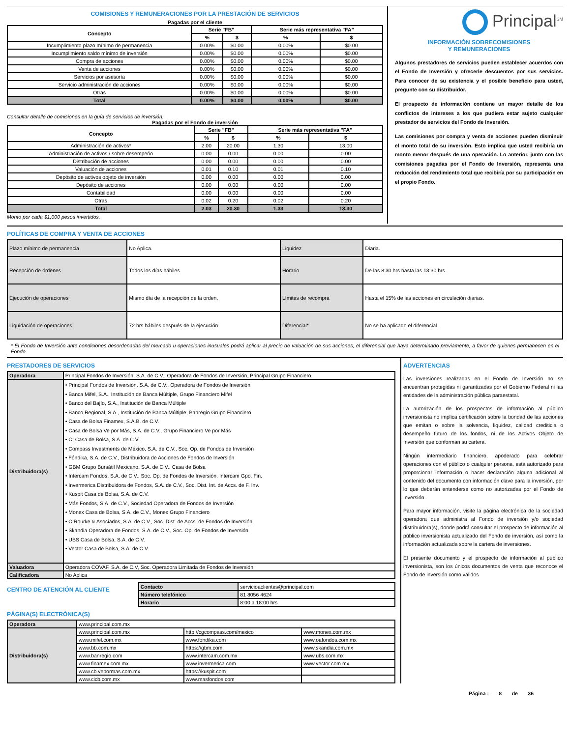COMISIONES Y REMUNERACIONES POR LA PRESTACIÓN DE SERVICIOS
Pagadas por el cliente
| Concepto | Serie "FB" | | Serie más representativa "FA" | |
| --- | --- | --- | --- | --- |
| | % | $ | % | $ |
| Incumplimiento plazo mínimo de permanencia | 0.00% | $0.00 | 0.00% | $0.00 |
| Incumplimiento saldo mínimo de inversión | 0.00% | $0.00 | 0.00% | $0.00 |
| Compra de acciones | 0.00% | $0.00 | 0.00% | $0.00 |
| Venta de acciones | 0.00% | $0.00 | 0.00% | $0.00 |
| Servicios por asesoría | 0.00% | $0.00 | 0.00% | $0.00 |
| Servicio administración de acciones | 0.00% | $0.00 | 0.00% | $0.00 |
| Otras | 0.00% | $0.00 | 0.00% | $0.00 |
| Total | 0.00% | $0.00 | 0.00% | $0.00 |
Consultar detalle de comisiones en la guía de servicios de inversión.
Pagadas por el Fondo de inversión
| Concepto | Serie "FB" | | Serie más representativa "FA" | |
| --- | --- | --- | --- | --- |
| | % | $ | % | $ |
| Administración de activos* | 2.00 | 20.00 | 1.30 | 13.00 |
| Administración de activos / sobre desempeño | 0.00 | 0.00 | 0.00 | 0.00 |
| Distribución de acciones | 0.00 | 0.00 | 0.00 | 0.00 |
| Valuación de acciones | 0.01 | 0.10 | 0.01 | 0.10 |
| Depósito de activos objeto de inversión | 0.00 | 0.00 | 0.00 | 0.00 |
| Depósito de acciones | 0.00 | 0.00 | 0.00 | 0.00 |
| Contabilidad | 0.00 | 0.00 | 0.00 | 0.00 |
| Otras | 0.02 | 0.20 | 0.02 | 0.20 |
| Total | 2.03 | 20.30 | 1.33 | 13.30 |
Monto por cada $1,000 pesos invertidos.
Principal<sup>SM</sup>
INFORMACIÓN SOBRECOMISIONES
Y REMUNERACIONES
Algunos prestadores de servicios pueden establecer acuerdos con el Fondo de Inversión y ofrecerle descuentos por sus servicios. Para conocer de su existencia y el posible beneficio para usted, pregunte con su distribuidor.
El prospecto de información contiene un mayor detalle de los conflictos de intereses a los que pudiera estar sujeto cualquier prestador de servicios del Fondo de Inversión.
Las comisiones por compra y venta de acciones pueden disminuir el monto total de su inversión. Esto implica que usted recibiría un monto menor después de una operación. Lo anterior, junto con las comisiones pagadas por el Fondo de Inversión, representa una reducción del rendimiento total que recibiría por su participación en el propio Fondo.
POLÍTICAS DE COMPRA Y VENTA DE ACCIONES
| Plazo mínimo de permanencia | No Aplica. | Liquidez | Diaria. |
| Recepción de órdenes | Todos los días hábiles. | Horario | De las 8:30 hrs hasta las 13:30 hrs |
| Ejecución de operaciones | Mismo día de la recepción de la orden. | Límites de recompra | Hasta el 15% de las acciones en circulación diarias. |
| Liquidación de operaciones | 72 hrs hábiles después de la ejecución. | Diferencial* | No se ha aplicado el diferencial. |
* El Fondo de Inversión ante condiciones desordenadas del mercado u operaciones inusuales podrá aplicar al precio de valuación de sus acciones, el diferencial que haya determinado previamente, a favor de quienes permanecen en el Fondo.
PRESTADORES DE SERVICIOS
| Operadora | Principal Fondos de Inversión, S.A. de C.V., Operadora de Fondos de Inversión, Principal Grupo Financiero. |
| Distribuidora(s) | • Principal Fondos de Inversión, S.A. de C.V., Operadora de Fondos de Inversión • Banca Mifel, S.A., Institución de Banca Múltiple, Grupo Financiero Mifel • Banco del Bajío, S.A., Institución de Banca Múltiple • Banco Regional, S.A., Institución de Banca Múltiple, Banregio Grupo Financiero • Casa de Bolsa Finamex, S.A.B. de C.V. • Casa de Bolsa Ve por Más, S.A. de C.V., Grupo Financiero Ve por Más • CI Casa de Bolsa, S.A. de C.V. • Compass Investments de México, S.A. de C.V., Soc. Op. de Fondos de Inversión • Fóndika, S.A. de C.V., Distribuidora de Acciones de Fondos de Inversión • GBM Grupo Bursátil Mexicano, S.A. de C.V., Casa de Bolsa • Intercam Fondos, S.A. de C.V., Soc. Op. de Fondos de Inversión, Intercam Gpo. Fin. • Invermerica Distribuidora de Fondos, S.A. de C.V., Soc. Dist. Int. de Accs. de F. Inv. • Kuspit Casa de Bolsa, S.A. de C.V. • Más Fondos, S.A. de C.V., Sociedad Operadora de Fondos de Inversión • Monex Casa de Bolsa, S.A. de C.V., Monex Grupo Financiero • O’Rourke & Asociados, S.A. de C.V., Soc. Dist. de Accs. de Fondos de Inversión • Skandia Operadora de Fondos, S.A. de C.V., Soc. Op. de Fondos de Inversión • UBS Casa de Bolsa, S.A. de C.V. • Vector Casa de Bolsa, S.A. de C.V. |
| Valuadora | Operadora COVAF, S.A. de C.V, Soc. Operadora Limitada de Fondos de Inversión |
| Calificadora | No Aplica |
CENTRO DE ATENCIÓN AL CLIENTE
| Contacto | servicioaclientes@principal.com |
| Número telefónico | 81 8056 4624 |
| Horario | 8:00 a 18:00 hrs |
PÁGINA(S) ELECTRÓNICA(S)
| Operadora | www.principal.com.mx | | |
| Distribuidora(s) | www.principal.com.mx | http://cgcompass.com/mexico | www.monex.com.mx |
| | www.mifel.com.mx | www.fondika.com | www.oafondos.com.mx |
| | www.bb.com.mx | https://gbm.com | www.skandia.com.mx |
| | www.banregio.com | www.intercam.com.mx | www.ubs.com.mx |
| | www.finamex.com.mx | www.invermerica.com | www.vector.com.mx |
| | www.cb.vepormas.com.mx | https://kuspit.com | |
| | www.cicb.com.mx | www.masfondos.com | |
ADVERTENCIAS
Las inversiones realizadas en el Fondo de Inversión no se encuentran protegidas ni garantizadas por el Gobierno Federal ni las entidades de la administración pública paraestatal.
La autorización de los prospectos de información al público inversionista no implica certificación sobre la bondad de las acciones que emitan o sobre la solvencia, liquidez, calidad crediticia o desempeño futuro de los fondos, ni de los Activos Objeto de Inversión que conforman su cartera.
Ningún intermediario financiero, apoderado para celebrar operaciones con el público o cualquier persona, está autorizado para proporcionar información o hacer declaración alguna adicional al contenido del documento con información clave para la inversión, por lo que deberán entenderse como no autorizadas por el Fondo de Inversión.
Para mayor información, visite la página electrónica de la sociedad operadora que administra al Fondo de inversión y/o sociedad distribuidora(s), donde podrá consultar el prospecto de información al público inversionista actualizado del Fondo de inversión, así como la información actualizada sobre la cartera de inversiones.
El presente documento y el prospecto de información al público inversionista, son los únicos documentos de venta que reconoce el Fondo de inversión como válidos
Página : 8 de 36